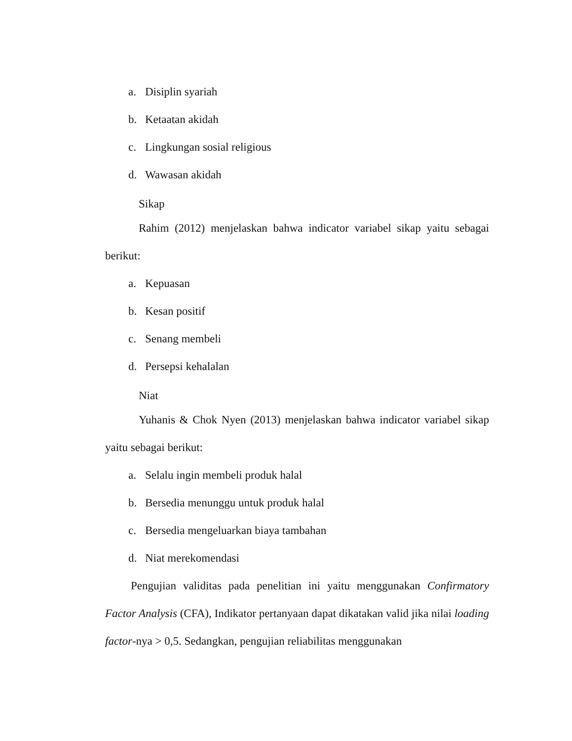a. Disiplin syariah
b. Ketaatan akidah
c. Lingkungan sosial religious
d. Wawasan akidah
Sikap
Rahim (2012) menjelaskan bahwa indicator variabel sikap yaitu sebagai berikut:
a. Kepuasan
b. Kesan positif
c. Senang membeli
d. Persepsi kehalalan
Niat
Yuhanis & Chok Nyen (2013) menjelaskan bahwa indicator variabel sikap yaitu sebagai berikut:
a. Selalu ingin membeli produk halal
b. Bersedia menunggu untuk produk halal
c. Bersedia mengeluarkan biaya tambahan
d. Niat merekomendasi
Pengujian validitas pada penelitian ini yaitu menggunakan Confirmatory Factor Analysis (CFA), Indikator pertanyaan dapat dikatakan valid jika nilai loading factor-nya > 0,5. Sedangkan, pengujian reliabilitas menggunakan